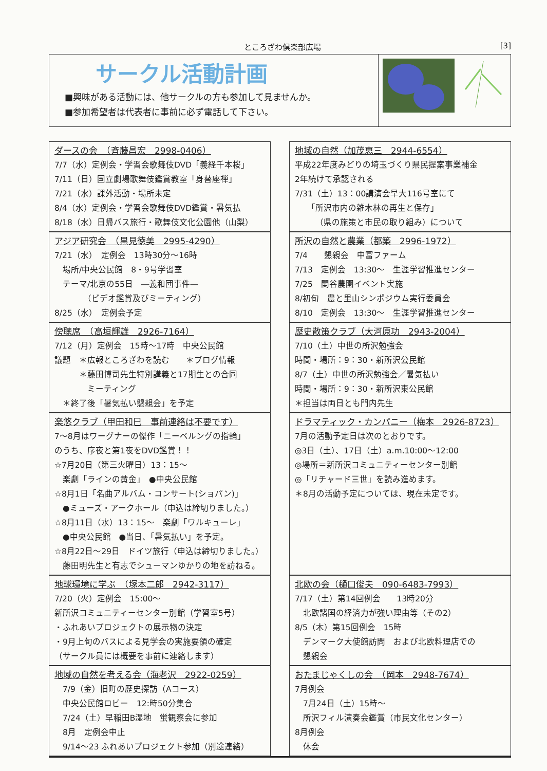ところざわ倶楽部広場 [3]
サークル活動計画
■興味がある活動には、他サークルの方も参加して見ませんか。
■参加希望者は代表者に事前に必ず電話して下さい。
ダースの会　（斉藤昌宏　2998-0406）
7/7（水）定例会・学習会歌舞伎DVD「義経千本桜」
7/11（日）国立劇場歌舞伎鑑賞教室「身替座禅」
7/21（水）課外活動・場所未定
8/4（水）定例会・学習会歌舞伎DVD鑑賞・暑気払
8/18（水）日帰バス旅行・歌舞伎文化公園他（山梨）
地域の自然（加茂恵三　2944-6554）
平成22年度みどりの埼玉づくり県民提案事業補金
2年続けて承認される
7/31（土）13：00講演会早大116号室にて
　　「所沢市内の雑木林の再生と保存」
　　　（県の施策と市民の取り組み）について
アジア研究会　（黒見徳美　2995-4290）
7/21（水）　定例会　13時30分～16時
　場所/中央公民館　8・9号学習室
　テーマ/北京の55日　―義和団事件―
　　　　（ビデオ鑑賞及びミーティング）
8/25（水）　定例会予定
所沢の自然と農業（都築　2996-1972）
7/4　　懇親会　中富ファーム
7/13　定例会　13:30～　生涯学習推進センター
7/25　関谷農園イベント実施
8/初旬　農と里山シンポジウム実行委員会
8/10　定例会　13:30～　生涯学習推進センター
傍聴席　（高垣輝雄　2926-7164）
7/12（月）定例会　15時～17時　中央公民館
議題　＊広報ところざわを読む　　＊ブログ情報
　　　＊藤田博司先生特別講義と17期生との合同
　　　　ミーティング
　＊終了後「暑気払い懇親会」を予定
歴史散策クラブ（大河原功　2943-2004）
7/10（土）中世の所沢勉強会
時間・場所：9：30・新所沢公民館
8/7（土）中世の所沢勉強会／暑気払い
時間・場所：9：30・新所沢東公民館
＊担当は両日とも門内先生
楽悠クラブ（甲田和巳　事前連絡は不要です）
7～8月はワーグナーの傑作「ニーベルングの指輪」
のうち、序夜と第1夜をDVD鑑賞！！
☆7月20日（第三火曜日）13：15～
　楽劇「ラインの黄金」　●中央公民館
☆8月1日「名曲アルバム・コンサート(ショパン)」
　●ミューズ・アークホール（申込は締切りました。）
☆8月11日（水）13：15～　楽劇「ワルキューレ」
　●中央公民館　●当日、「暑気払い」を予定。
☆8月22日～29日　ドイツ旅行（申込は締切りました。）
　藤田明先生と有志でシューマンゆかりの地を訪ねる。
ドラマティック・カンパニー（梅本　2926-8723）
7月の活動予定日は次のとおりです。
◎3日（土）、17日（土）a.m.10:00～12:00
◎場所＝新所沢コミュニティーセンター別館
◎「リチャード三世」を読み進めます。
＊8月の活動予定については、現在未定です。
地球環境に学ぶ　（塚本二郎　2942-3117）
7/20（火）定例会　15:00～
新所沢コミュニティーセンター別館（学習室5号）
・ふれあいプロジェクトの展示物の決定
・9月上旬のバスによる見学会の実施要領の確定
（サークル員には概要を事前に連絡します）
北欧の会（樋口俊夫　090-6483-7993）
7/17（土）第14回例会　　13時20分
　北欧諸国の経済力が強い理由等（その2）
8/5（木）第15回例会　15時
　デンマーク大使館訪問　および北欧料理店での
　懇親会
地域の自然を考える会（海老沢　2922-0259）
　7/9（金）旧町の歴史探訪（Aコース）
　中央公民館ロビー　12:時50分集合
　7/24（土）早稲田B湿地　蛍観察会に参加
　8月　定例会中止
　9/14～23 ふれあいプロジェクト参加（別途連絡）
おたまじゃくしの会　（岡本　2948-7674）
7月例会
　7月24日（土）15時～
　所沢フィル演奏会鑑賞（市民文化センター）
8月例会
　休会